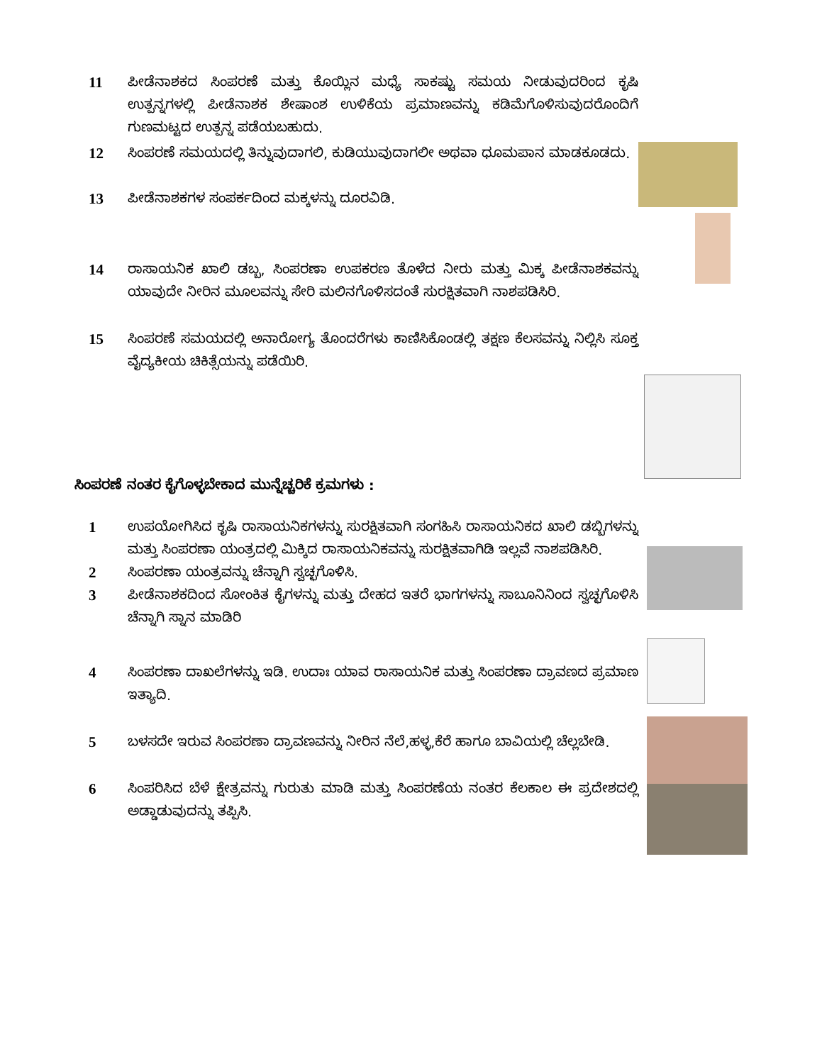11 ಪೀಡೆನಾಶಕದ ಸಿಂಪರಣೆ ಮತ್ತು ಕೊಯ್ಲಿನ ಮಧ್ಯೆ ಸಾಕಷ್ಟು ಸಮಯ ನೀಡುವುದರಿಂದ ಕೃಷಿ ಉತ್ಪನ್ನಗಳಲ್ಲಿ ಪೀಡೆನಾಶಕ ಶೇಷಾಂಶ ಉಳಿಕೆಯ ಪ್ರಮಾಣವನ್ನು ಕಡಿಮೆಗೊಳಿಸುವುದರೊಂದಿಗೆ ಗುಣಮಟ್ಟದ ಉತ್ಪನ್ನ ಪಡೆಯಬಹುದು.
12 ಸಿಂಪರಣೆ ಸಮಯದಲ್ಲಿ ತಿನ್ನುವುದಾಗಲಿ, ಕುಡಿಯುವುದಾಗಲೀ ಅಥವಾ ಧೂಮಪಾನ ಮಾಡಕೂಡದು.
13 ಪೀಡೆನಾಶಕಗಳ ಸಂಪರ್ಕದಿಂದ ಮಕ್ಕಳನ್ನು ದೂರವಿಡಿ.
14 ರಾಸಾಯನಿಕ ಖಾಲಿ ಡಬ್ಬ, ಸಿಂಪರಣಾ ಉಪಕರಣ ತೊಳೆದ ನೀರು ಮತ್ತು ಮಿಕ್ಕ ಪೀಡೆನಾಶಕವನ್ನು ಯಾವುದೇ ನೀರಿನ ಮೂಲವನ್ನು ಸೇರಿ ಮಲಿನಗೊಳಿಸದಂತೆ ಸುರಕ್ಷಿತವಾಗಿ ನಾಶಪಡಿಸಿರಿ.
15 ಸಿಂಪರಣೆ ಸಮಯದಲ್ಲಿ ಅನಾರೋಗ್ಯ ತೊಂದರೆಗಳು ಕಾಣಿಸಿಕೊಂಡಲ್ಲಿ ತಕ್ಷಣ ಕೆಲಸವನ್ನು ನಿಲ್ಲಿಸಿ ಸೂಕ್ತ ವೈದ್ಯಕೀಯ ಚಿಕಿತ್ಸೆಯನ್ನು ಪಡೆಯಿರಿ.
ಸಿಂಪರಣೆ ನಂತರ ಕೈಗೊಳ್ಳಬೇಕಾದ ಮುನ್ನೆಚ್ಚರಿಕೆ ಕ್ರಮಗಳು :
1 ಉಪಯೋಗಿಸಿದ ಕೃಷಿ ರಾಸಾಯನಿಕಗಳನ್ನು ಸುರಕ್ಷಿತವಾಗಿ ಸಂಗಹಿಸಿ ರಾಸಾಯನಿಕದ ಖಾಲಿ ಡಬ್ಬಿಗಳನ್ನು ಮತ್ತು ಸಿಂಪರಣಾ ಯಂತ್ರದಲ್ಲಿ ಮಿಕ್ಕಿದ ರಾಸಾಯನಿಕವನ್ನು ಸುರಕ್ಷಿತವಾಗಿಡಿ ಇಲ್ಲವೆ ನಾಶಪಡಿಸಿರಿ.
2 ಸಿಂಪರಣಾ ಯಂತ್ರವನ್ನು ಚೆನ್ನಾಗಿ ಸ್ವಚ್ಛಗೊಳಿಸಿ.
3 ಪೀಡೆನಾಶಕದಿಂದ ಸೋಂಕಿತ ಕೈಗಳನ್ನು ಮತ್ತು ದೇಹದ ಇತರೆ ಭಾಗಗಳನ್ನು ಸಾಬೂನಿನಿಂದ ಸ್ವಚ್ಛಗೊಳಿಸಿ ಚೆನ್ನಾಗಿ ಸ್ನಾನ ಮಾಡಿರಿ
4 ಸಿಂಪರಣಾ ದಾಖಲೆಗಳನ್ನು ಇಡಿ. ಉದಾಃ ಯಾವ ರಾಸಾಯನಿಕ ಮತ್ತು ಸಿಂಪರಣಾ ದ್ರಾವಣದ ಪ್ರಮಾಣ ಇತ್ಯಾದಿ.
5 ಬಳಸದೇ ಇರುವ ಸಿಂಪರಣಾ ದ್ರಾವಣವನ್ನು ನೀರಿನ ನೆಲೆ,ಹಳ್ಳ,ಕೆರೆ ಹಾಗೂ ಬಾವಿಯಲ್ಲಿ ಚೆಲ್ಲಬೇಡಿ.
6 ಸಿಂಪರಿಸಿದ ಬೆಳೆ ಕ್ಷೇತ್ರವನ್ನು ಗುರುತು ಮಾಡಿ ಮತ್ತು ಸಿಂಪರಣೆಯ ನಂತರ ಕೆಲಕಾಲ ಈ ಪ್ರದೇಶದಲ್ಲಿ ಅಡ್ಡಾಡುವುದನ್ನು ತಪ್ಪಿಸಿ.